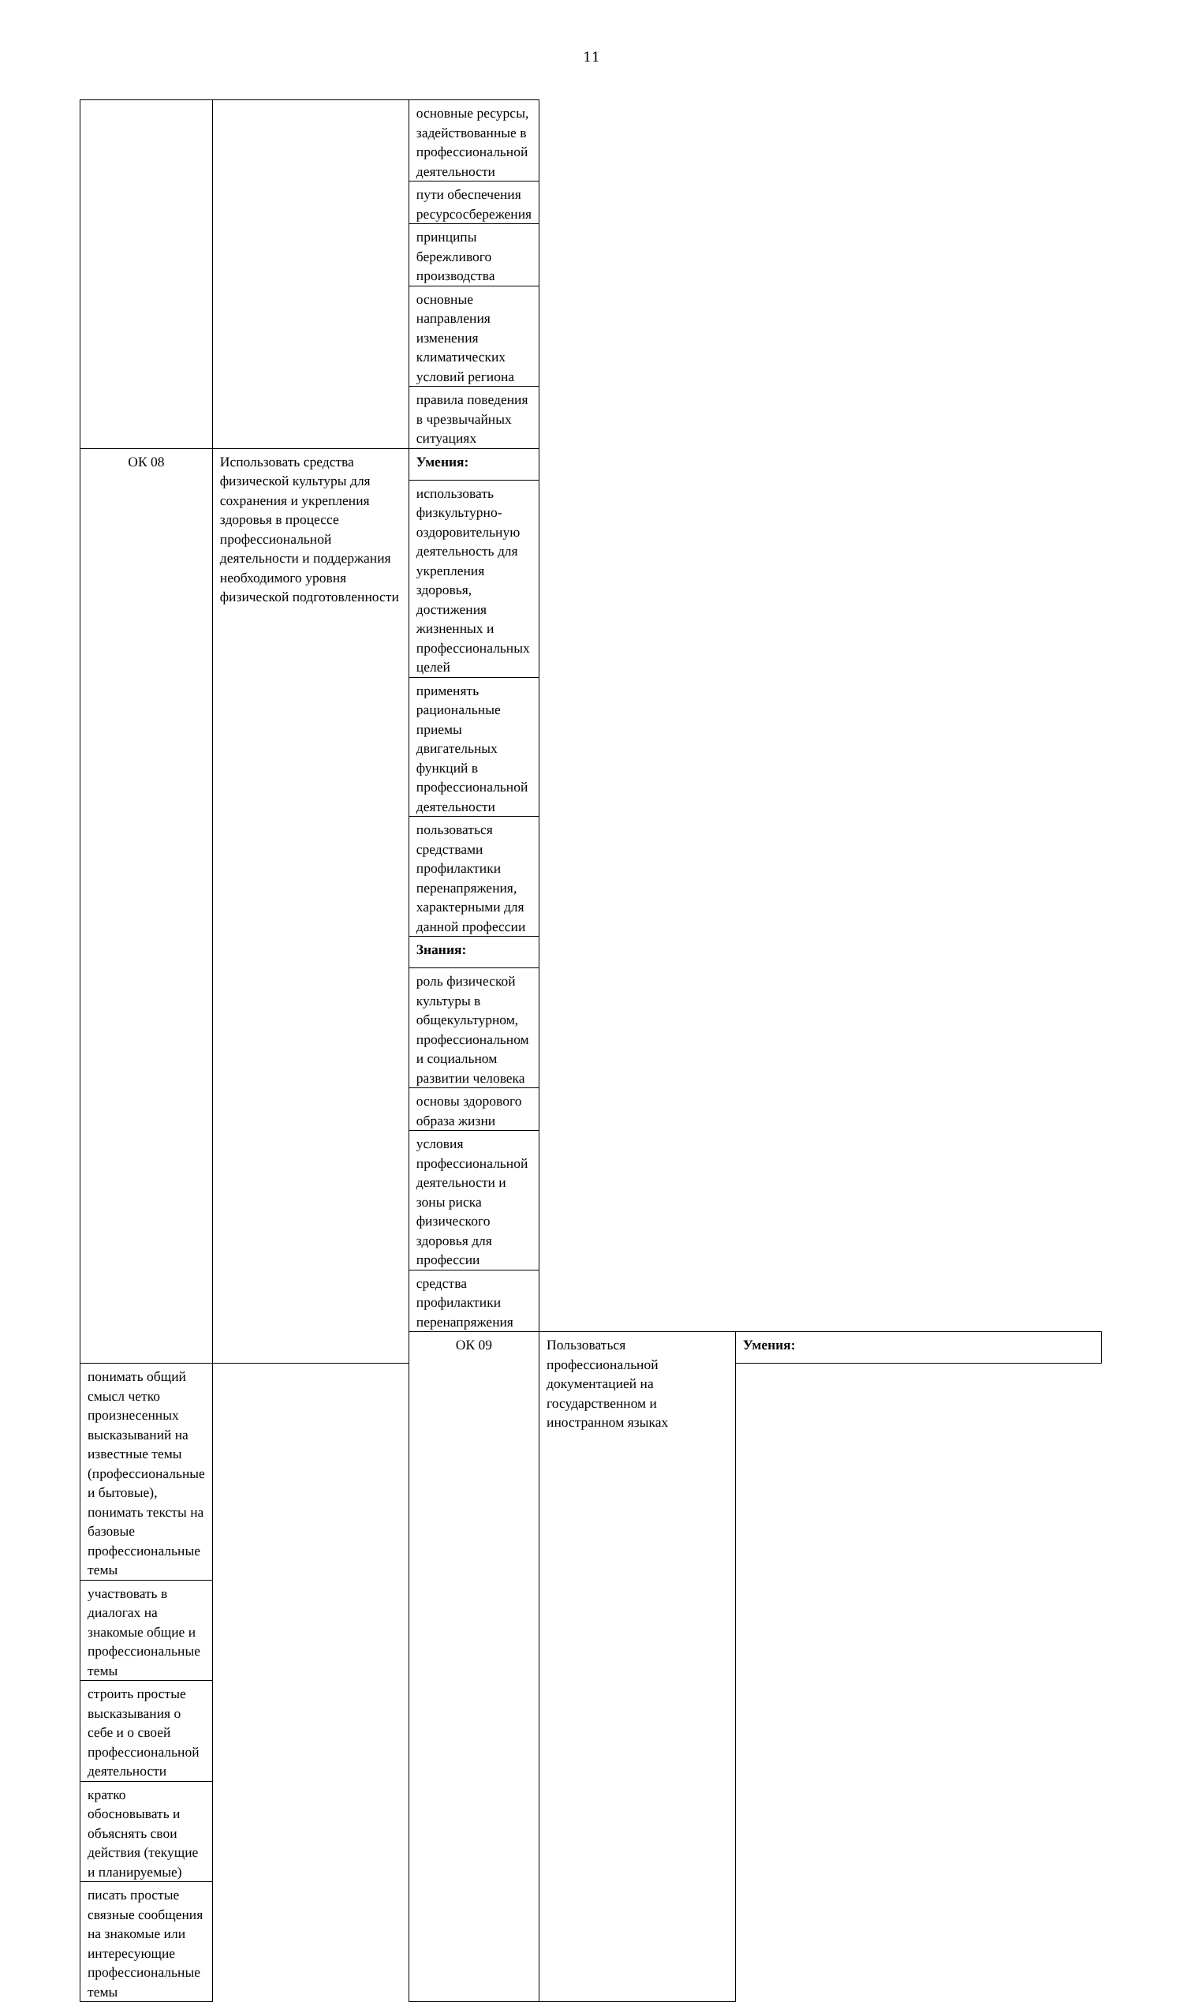11
| | | основные ресурсы, задействованные в профессиональной деятельности | | |
| | | пути обеспечения ресурсосбережения | | |
| | | принципы бережливого производства | | |
| | | основные направления изменения климатических условий региона | | |
| | | правила поведения в чрезвычайных ситуациях | | |
| ОК 08 | Использовать средства физической культуры для сохранения и укрепления здоровья в процессе профессиональной деятельности и поддержания необходимого уровня физической подготовленности | Умения: | | |
| | | использовать физкультурно-оздоровительную деятельность для укрепления здоровья, достижения жизненных и профессиональных целей | | |
| | | применять рациональные приемы двигательных функций в профессиональной деятельности | | |
| | | пользоваться средствами профилактики перенапряжения, характерными для данной профессии | | |
| | | Знания: | | |
| | | роль физической культуры в общекультурном, профессиональном и социальном развитии человека | | |
| | | основы здорового образа жизни | | |
| | | условия профессиональной деятельности и зоны риска физического здоровья для профессии | | |
| | | средства профилактики перенапряжения | | |
| | | ОК 09 | Пользоваться профессиональной документацией на государственном и иностранном языках | Умения: |
| понимать общий смысл четко произнесенных высказываний на известные темы (профессиональные и бытовые), понимать тексты на базовые профессиональные темы | | | | |
| участвовать в диалогах на знакомые общие и профессиональные темы | | | | |
| строить простые высказывания о себе и о своей профессиональной деятельности | | | | |
| кратко обосновывать и объяснять свои действия (текущие и планируемые) | | | | |
| писать простые связные сообщения на знакомые или интересующие профессиональные темы | | | | |